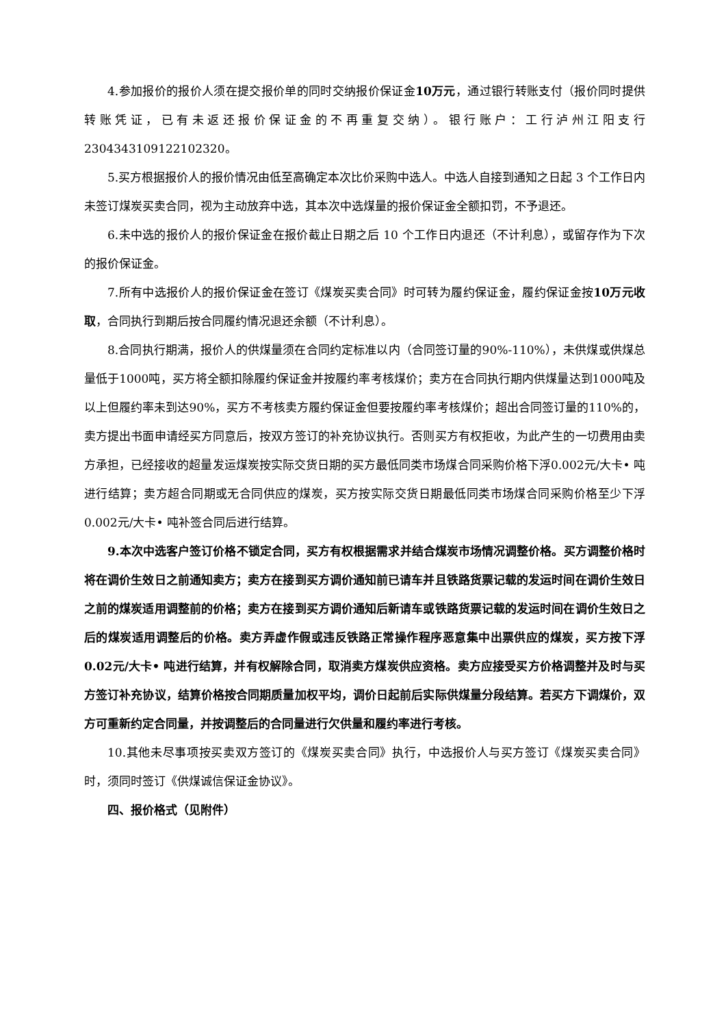4.参加报价的报价人须在提交报价单的同时交纳报价保证金10万元，通过银行转账支付（报价同时提供转账凭证，已有未返还报价保证金的不再重复交纳）。银行账户：工行泸州江阳支行2304343109122102320。
5.买方根据报价人的报价情况由低至高确定本次比价采购中选人。中选人自接到通知之日起 3 个工作日内未签订煤炭买卖合同，视为主动放弃中选，其本次中选煤量的报价保证金全额扣罚，不予退还。
6.未中选的报价人的报价保证金在报价截止日期之后 10 个工作日内退还（不计利息），或留存作为下次的报价保证金。
7.所有中选报价人的报价保证金在签订《煤炭买卖合同》时可转为履约保证金，履约保证金按10万元收取，合同执行到期后按合同履约情况退还余额（不计利息）。
8.合同执行期满，报价人的供煤量须在合同约定标准以内（合同签订量的90%-110%），未供煤或供煤总量低于1000吨，买方将全额扣除履约保证金并按履约率考核煤价；卖方在合同执行期内供煤量达到1000吨及以上但履约率未到达90%，买方不考核卖方履约保证金但要按履约率考核煤价；超出合同签订量的110%的，卖方提出书面申请经买方同意后，按双方签订的补充协议执行。否则买方有权拒收，为此产生的一切费用由卖方承担，已经接收的超量发运煤炭按实际交货日期的买方最低同类市场煤合同采购价格下浮0.002元/大卡• 吨进行结算；卖方超合同期或无合同供应的煤炭，买方按实际交货日期最低同类市场煤合同采购价格至少下浮0.002元/大卡• 吨补签合同后进行结算。
9.本次中选客户签订价格不锁定合同，买方有权根据需求并结合煤炭市场情况调整价格。买方调整价格时将在调价生效日之前通知卖方；卖方在接到买方调价通知前已请车并且铁路货票记载的发运时间在调价生效日之前的煤炭适用调整前的价格；卖方在接到买方调价通知后新请车或铁路货票记载的发运时间在调价生效日之后的煤炭适用调整后的价格。卖方弄虚作假或违反铁路正常操作程序恶意集中出票供应的煤炭，买方按下浮0.02元/大卡• 吨进行结算，并有权解除合同，取消卖方煤炭供应资格。卖方应接受买方价格调整并及时与买方签订补充协议，结算价格按合同期质量加权平均，调价日起前后实际供煤量分段结算。若买方下调煤价，双方可重新约定合同量，并按调整后的合同量进行欠供量和履约率进行考核。
10.其他未尽事项按买卖双方签订的《煤炭买卖合同》执行，中选报价人与买方签订《煤炭买卖合同》时，须同时签订《供煤诚信保证金协议》。
四、报价格式（见附件）